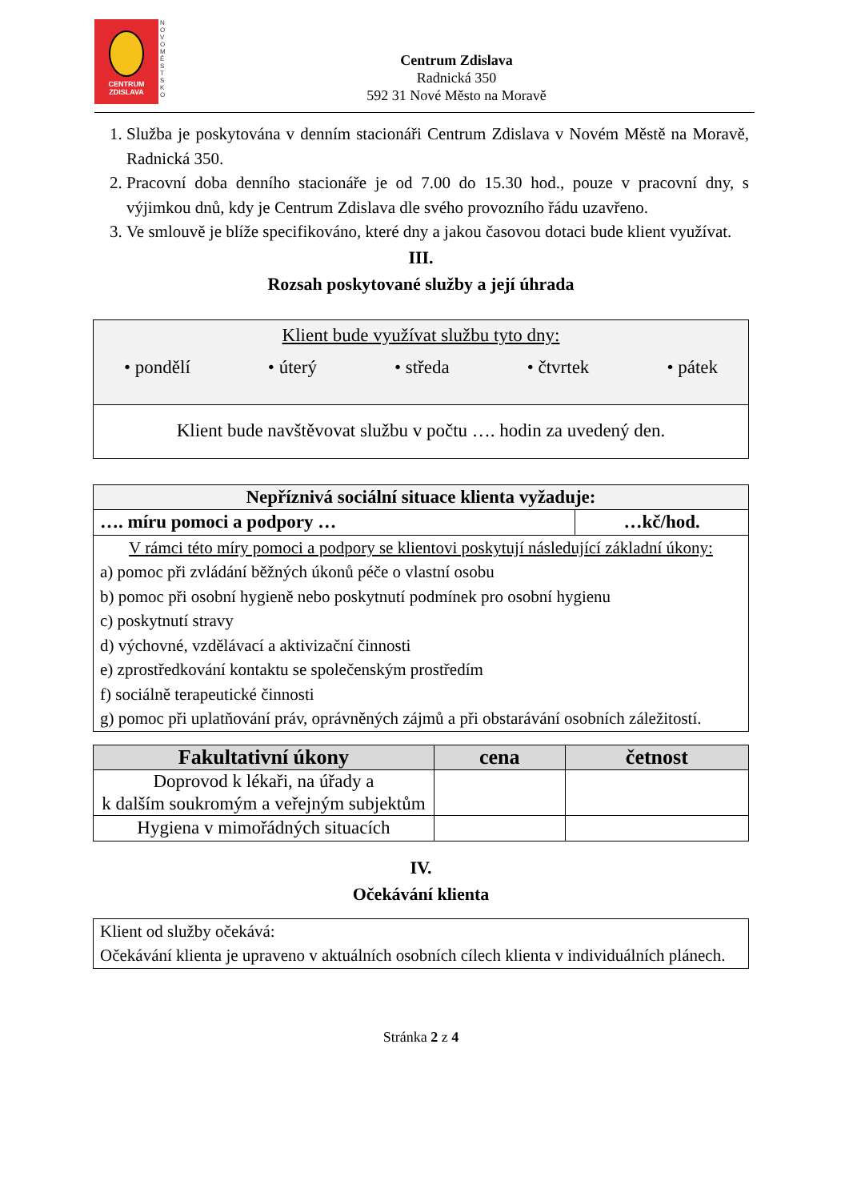CENTRUM
ZDISLAVA
N O V O M Ě S T S K O
Centrum Zdislava
Radnická 350
592 31 Nové Město na Moravě
1. Služba je poskytována v denním stacionáři Centrum Zdislava v Novém Městě na Moravě, Radnická 350.
2. Pracovní doba denního stacionáře je od 7.00 do 15.30 hod., pouze v pracovní dny, s výjimkou dnů, kdy je Centrum Zdislava dle svého provozního řádu uzavřeno.
3. Ve smlouvě je blíže specifikováno, které dny a jakou časovou dotaci bude klient využívat.
III.
Rozsah poskytované služby a její úhrada
| Klient bude využívat službu tyto dny: • pondělí • úterý • středa • čtvrtek • pátek |
| Klient bude navštěvovat službu v počtu …. hodin za uvedený den. |
| Nepříznivá sociální situace klienta vyžaduje: | |
| --- | --- |
| …. míru pomoci a podpory … | …kč/hod. |
| V rámci této míry pomoci a podpory se klientovi poskytují následující základní úkony: a) pomoc při zvládání běžných úkonů péče o vlastní osobu b) pomoc při osobní hygieně nebo poskytnutí podmínek pro osobní hygienu c) poskytnutí stravy d) výchovné, vzdělávací a aktivizační činnosti e) zprostředkování kontaktu se společenským prostředím f) sociálně terapeutické činnosti g) pomoc při uplatňování práv, oprávněných zájmů a při obstarávání osobních záležitostí. | |
| Fakultativní úkony | cena | četnost |
| --- | --- | --- |
| Doprovod k lékaři, na úřady a k dalším soukromým a veřejným subjektům | | |
| Hygiena v mimořádných situacích | | |
IV.
Očekávání klienta
| Klient od služby očekává: Očekávání klienta je upraveno v aktuálních osobních cílech klienta v individuálních plánech. |
Stránka 2 z 4